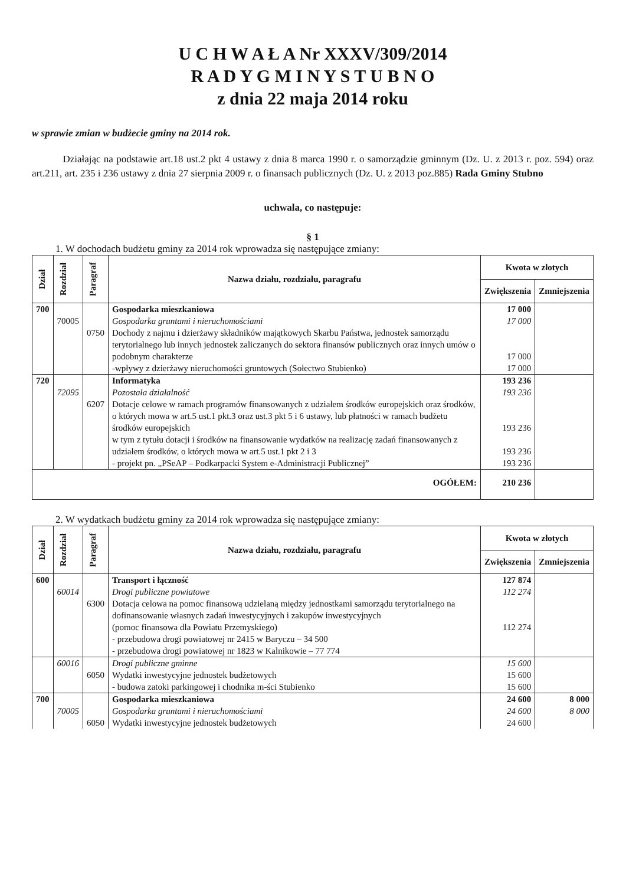U C H W A Ł A Nr XXXV/309/2014
R A D Y G M I N Y S T U B N O
z dnia 22 maja 2014 roku
w sprawie zmian w budżecie gminy na 2014 rok.
Działając na podstawie art.18 ust.2 pkt 4 ustawy z dnia 8 marca 1990 r. o samorządzie gminnym (Dz. U. z 2013 r. poz. 594) oraz art.211, art. 235 i 236 ustawy z dnia 27 sierpnia 2009 r. o finansach publicznych (Dz. U. z 2013 poz.885) Rada Gminy Stubno
uchwala, co następuje:
§ 1
1. W dochodach budżetu gminy za 2014 rok wprowadza się następujące zmiany:
| Dział | Rozdział | Paragraf | Nazwa działu, rozdziału, paragrafu | Kwota w złotych | |
| --- | --- | --- | --- | --- | --- |
| | | | | Zwiększenia | Zmniejszenia |
| 700 | | | Gospodarka mieszkaniowa | 17 000 | |
| | 70005 | | Gospodarka gruntami i nieruchomościami | 17 000 | |
| | | 0750 | Dochody z najmu i dzierżawy składników majątkowych Skarbu Państwa, jednostek samorządu terytorialnego lub innych jednostek zaliczanych do sektora finansów publicznych oraz innych umów o podobnym charakterze | 17 000 | |
| | | | -wpływy z dzierżawy nieruchomości gruntowych (Sołectwo Stubienko) | 17 000 | |
| 720 | | | Informatyka | 193 236 | |
| | 72095 | | Pozostała działalność | 193 236 | |
| | | 6207 | Dotacje celowe w ramach programów finansowanych z udziałem środków europejskich oraz środków, o których mowa w art.5 ust.1 pkt.3 oraz ust.3 pkt 5 i 6 ustawy, lub płatności w ramach budżetu środków europejskich | 193 236 | |
| | | | w tym z tytułu dotacji i środków na finansowanie wydatków na realizację zadań finansowanych z udziałem środków, o których mowa w art.5 ust.1 pkt 2 i 3 | 193 236 | |
| | | | - projekt pn. „PSeAP – Podkarpacki System e-Administracji Publicznej” | 193 236 | |
| OGÓŁEM: | | | | 210 236 | |
2. W wydatkach budżetu gminy za 2014 rok wprowadza się następujące zmiany:
| Dział | Rozdział | Paragraf | Nazwa działu, rozdziału, paragrafu | Kwota w złotych | |
| --- | --- | --- | --- | --- | --- |
| | | | | Zwiększenia | Zmniejszenia |
| 600 | | | Transport i łączność | 127 874 | |
| | 60014 | | Drogi publiczne powiatowe | 112 274 | |
| | | 6300 | Dotacja celowa na pomoc finansową udzielaną między jednostkami samorządu terytorialnego na dofinansowanie własnych zadań inwestycyjnych i zakupów inwestycyjnych (pomoc finansowa dla Powiatu Przemyskiego) - przebudowa drogi powiatowej nr 2415 w Baryczu – 34 500 - przebudowa drogi powiatowej nr 1823 w Kalnikowie – 77 774 | 112 274 | |
| | 60016 | | Drogi publiczne gminne | 15 600 | |
| | | 6050 | Wydatki inwestycyjne jednostek budżetowych | 15 600 | |
| | | | - budowa zatoki parkingowej i chodnika m-ści Stubienko | 15 600 | |
| 700 | | | Gospodarka mieszkaniowa | 24 600 | 8 000 |
| | 70005 | | Gospodarka gruntami i nieruchomościami | 24 600 | 8 000 |
| | | 6050 | Wydatki inwestycyjne jednostek budżetowych | 24 600 | |